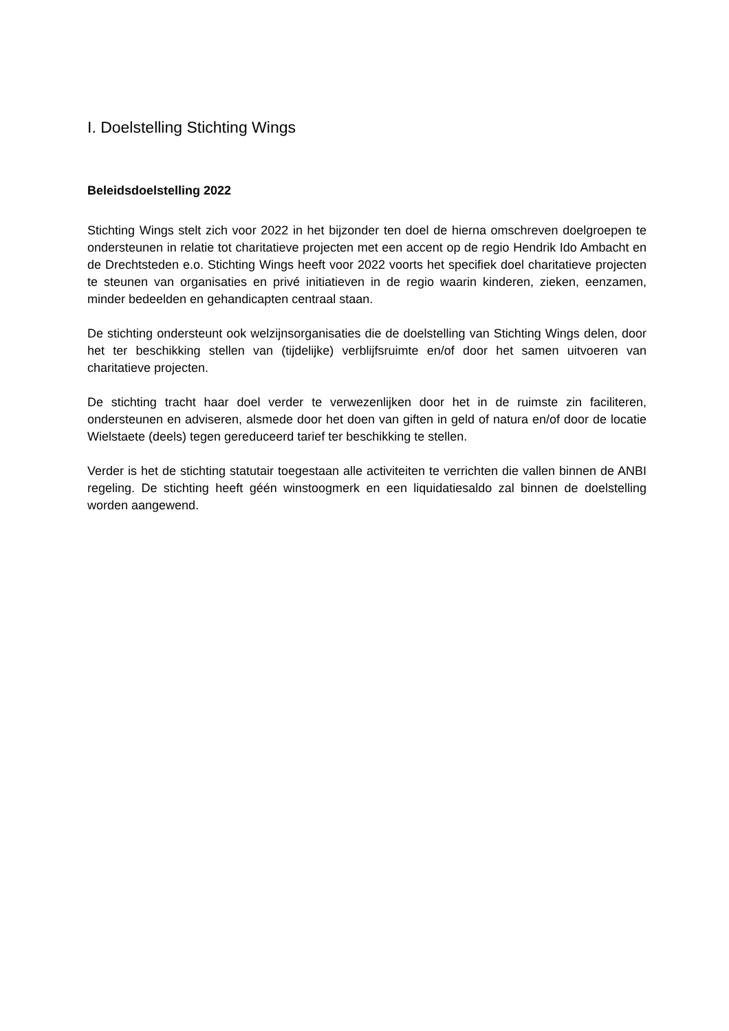I. Doelstelling Stichting Wings
Beleidsdoelstelling 2022
Stichting Wings stelt zich voor 2022 in het bijzonder ten doel de hierna omschreven doelgroepen te ondersteunen in relatie tot charitatieve projecten met een accent op de regio Hendrik Ido Ambacht en de Drechtsteden e.o. Stichting Wings heeft voor 2022 voorts het specifiek doel charitatieve projecten te steunen van organisaties en privé initiatieven in de regio waarin kinderen, zieken, eenzamen, minder bedeelden en gehandicapten centraal staan.
De stichting ondersteunt ook welzijnsorganisaties die de doelstelling van Stichting Wings delen, door het ter beschikking stellen van (tijdelijke) verblijfsruimte en/of door het samen uitvoeren van charitatieve projecten.
De stichting tracht haar doel verder te verwezenlijken door het in de ruimste zin faciliteren, ondersteunen en adviseren, alsmede door het doen van giften in geld of natura en/of door de locatie Wielstaete (deels) tegen gereduceerd tarief ter beschikking te stellen.
Verder is het de stichting statutair toegestaan alle activiteiten te verrichten die vallen binnen de ANBI regeling. De stichting heeft géén winstoogmerk en een liquidatiesaldo zal binnen de doelstelling worden aangewend.